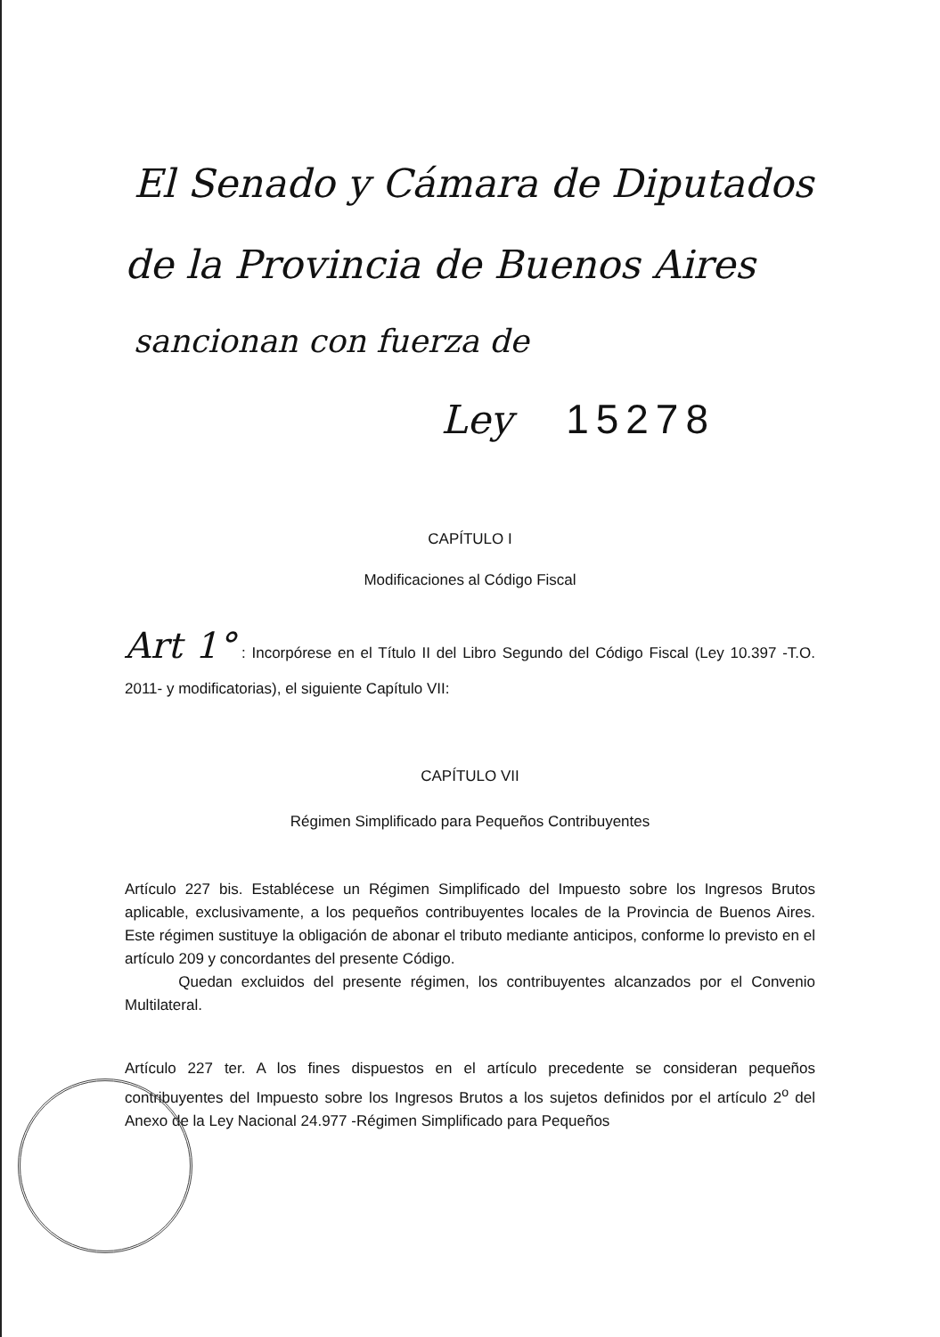El Senado y Cámara de Diputados
de la Provincia de Buenos Aires
sancionan con fuerza de
Ley 15278
CAPÍTULO I
Modificaciones al Código Fiscal
Art 1° : Incorpórese en el Título II del Libro Segundo del Código Fiscal (Ley 10.397 -T.O. 2011- y modificatorias), el siguiente Capítulo VII:
CAPÍTULO VII
Régimen Simplificado para Pequeños Contribuyentes
Artículo 227 bis. Establécese un Régimen Simplificado del Impuesto sobre los Ingresos Brutos aplicable, exclusivamente, a los pequeños contribuyentes locales de la Provincia de Buenos Aires. Este régimen sustituye la obligación de abonar el tributo mediante anticipos, conforme lo previsto en el artículo 209 y concordantes del presente Código.
Quedan excluidos del presente régimen, los contribuyentes alcanzados por el Convenio Multilateral.
Artículo 227 ter. A los fines dispuestos en el artículo precedente se consideran pequeños contribuyentes del Impuesto sobre los Ingresos Brutos a los sujetos definidos por el artículo 2<sup>o</sup> del Anexo de la Ley Nacional 24.977 -Régimen Simplificado para Pequeños